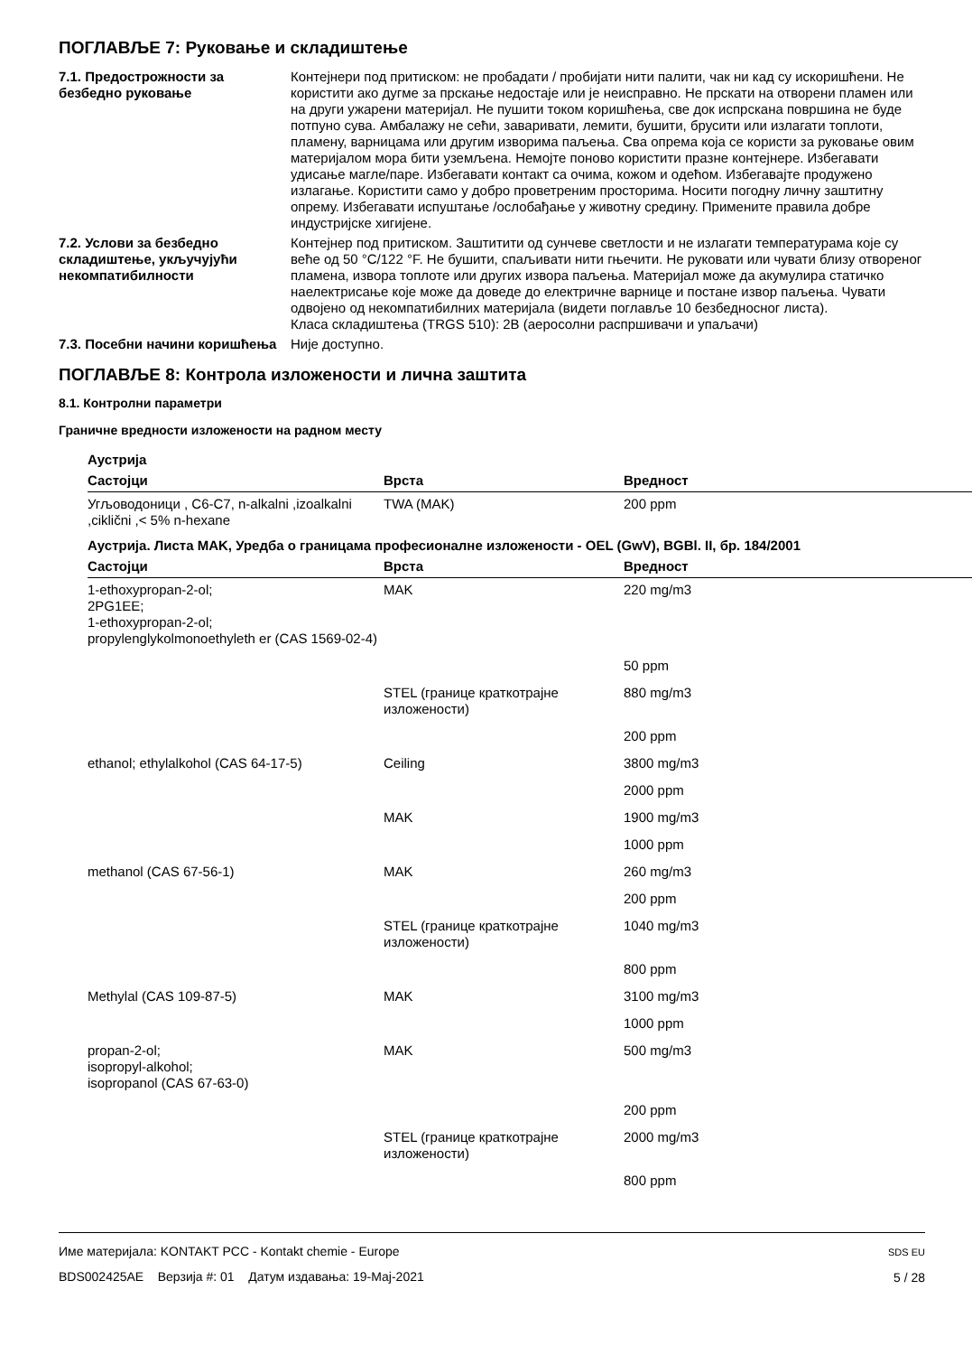ПОГЛАВЉЕ 7: Руковање и складиштење
7.1. Предострожности за безбедно руковање
Контејнери под притиском: не пробадати / пробијати нити палити, чак ни кад су искоришћени. Не користити ако дугме за прскање недостаје или је неисправно. Не прскати на отворени пламен или на други ужарени материјал. Не пушити током коришћења, све док испрскана површина не буде потпуно сува. Амбалажу не сећи, заваривати, лемити, бушити, брусити или излагати топлоти, пламену, варницама или другим изворима паљења. Сва опрема која се користи за руковање овим материјалом мора бити уземљена. Немојте поново користити празне контејнере. Избегавати удисање магле/паре. Избегавати контакт са очима, кожом и одећом. Избегавајте продужено излагање. Користити само у добро проветреним просторима. Носити погодну личну заштитну опрему. Избегавати испуштање /ослобађање у животну средину. Примените правила добре индустријске хигијене.
7.2. Услови за безбедно складиштење, укључујући некомпатибилности
Контејнер под притиском. Заштитити од сунчеве светлости и не излагати температурама које су веће од 50 °C/122 °F. Не бушити, спаљивати нити гњечити. Не руковати или чувати близу отвореног пламена, извора топлоте или других извора паљења. Материјал може да акумулира статичко наелектрисање које може да доведе до електричне варнице и постане извор паљења. Чувати одвојено од некомпатибилних материјала (видети поглавље 10 безбедносног листа).
Класа складиштења (TRGS 510): 2B (аеросолни распршивачи и упаљачи)
7.3. Посебни начини коришћења
Није доступно.
ПОГЛАВЉЕ 8: Контрола изложености и лична заштита
8.1. Контролни параметри
Граничне вредности изложености на радном месту
| Аустрија | | |
| --- | --- | --- |
| Састојци | Врста | Вредност |
| Угљоводоници , C6-C7, n-alkalni ,izoalkalni ,ciklični ,< 5% n-hexane | TWA (MAK) | 200 ppm |
| Аустрија. Листа MAK, Уредба о границама професионалне изложености - OEL (GwV), BGBl. II, бр. 184/2001 | | |
| Састојци | Врста | Вредност |
| 1-ethoxypropan-2-ol; 2PG1EE; 1-ethoxypropan-2-ol; propylenglykolmonoethyleth er (CAS 1569-02-4) | MAK | 220 mg/m3 |
| | | 50 ppm |
| | STEL (границе краткотрајне изложености) | 880 mg/m3 |
| | | 200 ppm |
| ethanol; ethylalkohol (CAS 64-17-5) | Ceiling | 3800 mg/m3 |
| | | 2000 ppm |
| | MAK | 1900 mg/m3 |
| | | 1000 ppm |
| methanol (CAS 67-56-1) | MAK | 260 mg/m3 |
| | | 200 ppm |
| | STEL (границе краткотрајне изложености) | 1040 mg/m3 |
| | | 800 ppm |
| Methylal (CAS 109-87-5) | MAK | 3100 mg/m3 |
| | | 1000 ppm |
| propan-2-ol; isopropyl-alkohol; isopropanol (CAS 67-63-0) | MAK | 500 mg/m3 |
| | | 200 ppm |
| | STEL (границе краткотрајне изложености) | 2000 mg/m3 |
| | | 800 ppm |
Име материјала: KONTAKT PCC - Kontakt chemie - Europe
BDS002425AE Верзија #: 01 Датум издавања: 19-Мај-2021
SDS EU
5 / 28